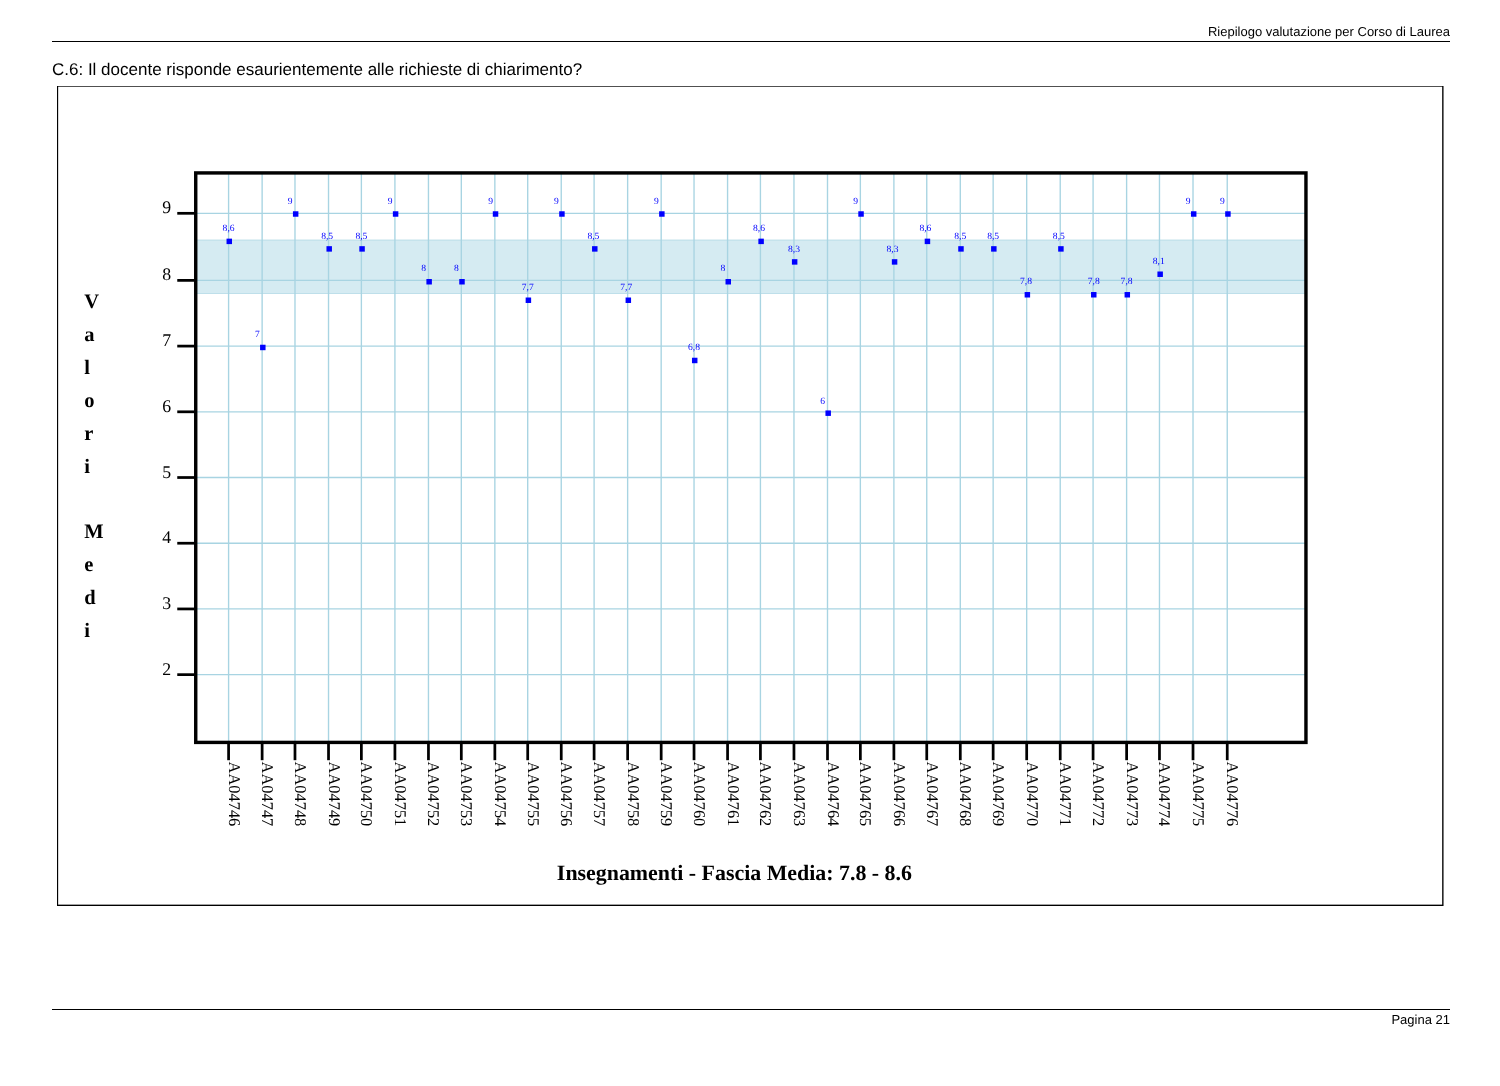Riepilogo valutazione per Corso di Laurea
C.6: Il docente risponde esaurientemente alle richieste di chiarimento?
9
8
7
6
5
4
3
2
V
a
l
o
r
i
M
e
d
i
8,6
7
9
8,5
8,5
9
8
8
9
7,7
9
8,5
7,7
9
6,8
8
8,6
8,3
6
9
8,3
8,6
8,5
8,5
7,8
8,5
7,8
7,8
8,1
9
9
AA04746
AA04747
AA04748
AA04749
AA04750
AA04751
AA04752
AA04753
AA04754
AA04755
AA04756
AA04757
AA04758
AA04759
AA04760
AA04761
AA04762
AA04763
AA04764
AA04765
AA04766
AA04767
AA04768
AA04769
AA04770
AA04771
AA04772
AA04773
AA04774
AA04775
AA04776
Insegnamenti - Fascia Media: 7.8 - 8.6
Pagina 21